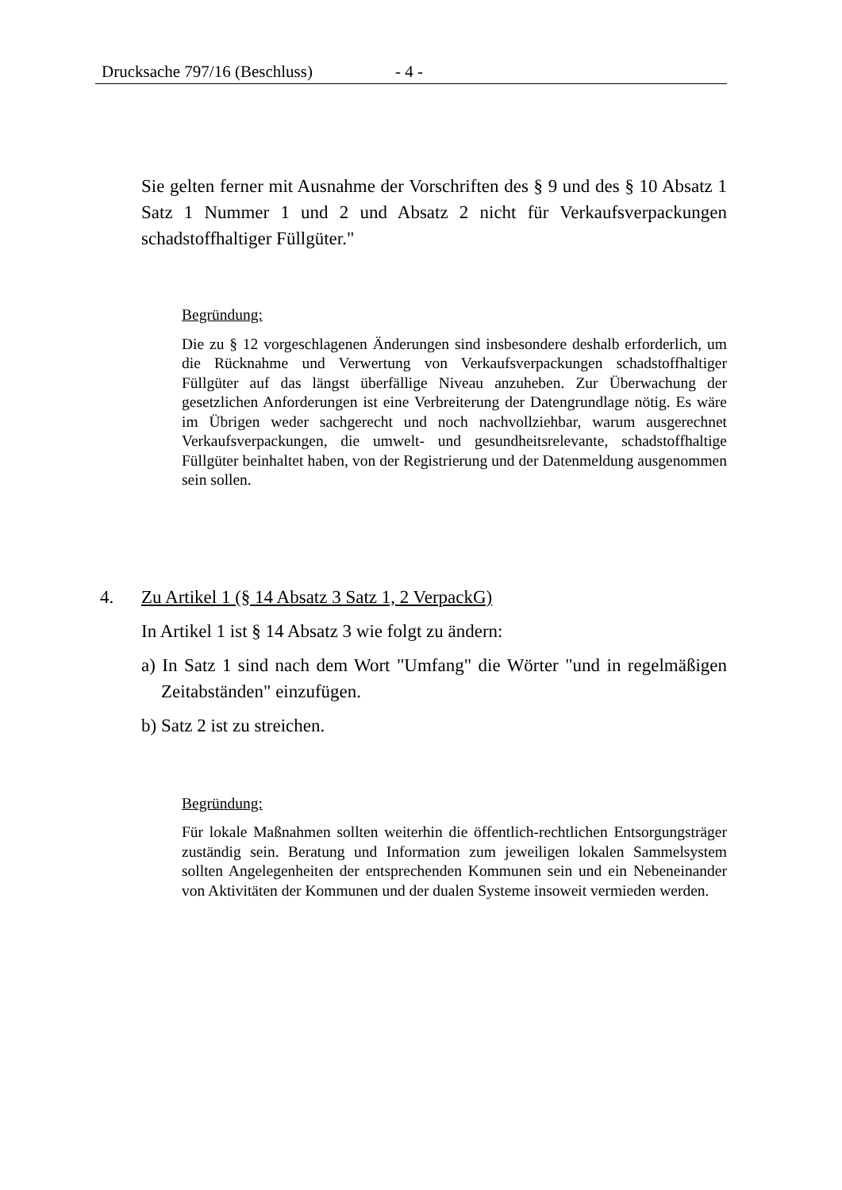Drucksache 797/16 (Beschluss) - 4 -
Sie gelten ferner mit Ausnahme der Vorschriften des § 9 und des § 10 Absatz 1 Satz 1 Nummer 1 und 2 und Absatz 2 nicht für Verkaufsverpackungen schadstoffhaltiger Füllgüter."
Begründung:
Die zu § 12 vorgeschlagenen Änderungen sind insbesondere deshalb erforderlich, um die Rücknahme und Verwertung von Verkaufsverpackungen schadstoffhaltiger Füllgüter auf das längst überfällige Niveau anzuheben. Zur Überwachung der gesetzlichen Anforderungen ist eine Verbreiterung der Datengrundlage nötig. Es wäre im Übrigen weder sachgerecht und noch nachvollziehbar, warum ausgerechnet Verkaufsverpackungen, die umwelt- und gesundheitsrelevante, schadstoffhaltige Füllgüter beinhaltet haben, von der Registrierung und der Datenmeldung ausgenommen sein sollen.
4. Zu Artikel 1 (§ 14 Absatz 3 Satz 1, 2 VerpackG)
In Artikel 1 ist § 14 Absatz 3 wie folgt zu ändern:
a) In Satz 1 sind nach dem Wort "Umfang" die Wörter "und in regelmäßigen Zeitabständen" einzufügen.
b) Satz 2 ist zu streichen.
Begründung:
Für lokale Maßnahmen sollten weiterhin die öffentlich-rechtlichen Entsorgungsträger zuständig sein. Beratung und Information zum jeweiligen lokalen Sammelsystem sollten Angelegenheiten der entsprechenden Kommunen sein und ein Nebeneinander von Aktivitäten der Kommunen und der dualen Systeme insoweit vermieden werden.